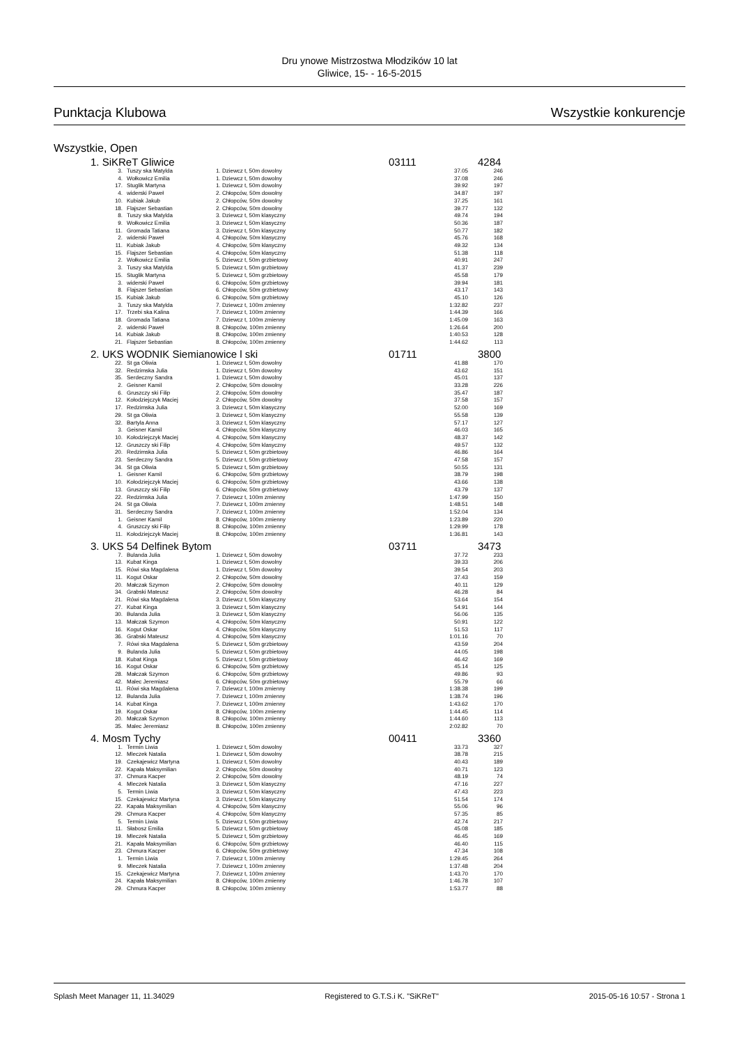Dru ynowe Mistrzostwa Młodzików 10 lat
Gliwice, 15- - 16-5-2015
Punktacja Klubowa Wszystkie konkurencje
Wszystkie, Open
1. SiKReT Gliwice 03111 4284
| 3. | Tuszy ska Matylda | 1. Dziewcz t, 50m dowolny | 37.05 | 246 |
| 4. | Wołkowicz Emilia | 1. Dziewcz t, 50m dowolny | 37.08 | 246 |
| 17. | Stuglik Martyna | 1. Dziewcz t, 50m dowolny | 39.92 | 197 |
| 4. | widerski Paweł | 2. Chłopców, 50m dowolny | 34.87 | 197 |
| 10. | Kubiak Jakub | 2. Chłopców, 50m dowolny | 37.25 | 161 |
| 18. | Flajszer Sebastian | 2. Chłopców, 50m dowolny | 39.77 | 132 |
| 8. | Tuszy ska Matylda | 3. Dziewcz t, 50m klasyczny | 49.74 | 194 |
| 9. | Wołkowicz Emilia | 3. Dziewcz t, 50m klasyczny | 50.36 | 187 |
| 11. | Gromada Tatiana | 3. Dziewcz t, 50m klasyczny | 50.77 | 182 |
| 2. | widerski Paweł | 4. Chłopców, 50m klasyczny | 45.76 | 168 |
| 11. | Kubiak Jakub | 4. Chłopców, 50m klasyczny | 49.32 | 134 |
| 15. | Flajszer Sebastian | 4. Chłopców, 50m klasyczny | 51.38 | 118 |
| 2. | Wołkowicz Emilia | 5. Dziewcz t, 50m grzbietowy | 40.91 | 247 |
| 3. | Tuszy ska Matylda | 5. Dziewcz t, 50m grzbietowy | 41.37 | 239 |
| 15. | Stuglik Martyna | 5. Dziewcz t, 50m grzbietowy | 45.58 | 179 |
| 3. | widerski Paweł | 6. Chłopców, 50m grzbietowy | 39.94 | 181 |
| 8. | Flajszer Sebastian | 6. Chłopców, 50m grzbietowy | 43.17 | 143 |
| 15. | Kubiak Jakub | 6. Chłopców, 50m grzbietowy | 45.10 | 126 |
| 3. | Tuszy ska Matylda | 7. Dziewcz t, 100m zmienny | 1:32.82 | 237 |
| 17. | Trzebi ska Kalina | 7. Dziewcz t, 100m zmienny | 1:44.39 | 166 |
| 18. | Gromada Tatiana | 7. Dziewcz t, 100m zmienny | 1:45.09 | 163 |
| 2. | widerski Paweł | 8. Chłopców, 100m zmienny | 1:26.64 | 200 |
| 14. | Kubiak Jakub | 8. Chłopców, 100m zmienny | 1:40.53 | 128 |
| 21. | Flajszer Sebastian | 8. Chłopców, 100m zmienny | 1:44.62 | 113 |
2. UKS WODNIK Siemianowice l ski 01711 3800
| 22. | St ga Oliwia | 1. Dziewcz t, 50m dowolny | 41.88 | 170 |
| 32. | Redzimska Julia | 1. Dziewcz t, 50m dowolny | 43.62 | 151 |
| 35. | Serdeczny Sandra | 1. Dziewcz t, 50m dowolny | 45.01 | 137 |
| 2. | Geisner Kamil | 2. Chłopców, 50m dowolny | 33.28 | 226 |
| 6. | Gruszczy ski Filip | 2. Chłopców, 50m dowolny | 35.47 | 187 |
| 12. | Kołodziejczyk Maciej | 2. Chłopców, 50m dowolny | 37.58 | 157 |
| 17. | Redzimska Julia | 3. Dziewcz t, 50m klasyczny | 52.00 | 169 |
| 29. | St ga Oliwia | 3. Dziewcz t, 50m klasyczny | 55.58 | 139 |
| 32. | Bartyla Anna | 3. Dziewcz t, 50m klasyczny | 57.17 | 127 |
| 3. | Geisner Kamil | 4. Chłopców, 50m klasyczny | 46.03 | 165 |
| 10. | Kołodziejczyk Maciej | 4. Chłopców, 50m klasyczny | 48.37 | 142 |
| 12. | Gruszczy ski Filip | 4. Chłopców, 50m klasyczny | 49.57 | 132 |
| 20. | Redzimska Julia | 5. Dziewcz t, 50m grzbietowy | 46.86 | 164 |
| 23. | Serdeczny Sandra | 5. Dziewcz t, 50m grzbietowy | 47.58 | 157 |
| 34. | St ga Oliwia | 5. Dziewcz t, 50m grzbietowy | 50.55 | 131 |
| 1. | Geisner Kamil | 6. Chłopców, 50m grzbietowy | 38.79 | 198 |
| 10. | Kołodziejczyk Maciej | 6. Chłopców, 50m grzbietowy | 43.66 | 138 |
| 13. | Gruszczy ski Filip | 6. Chłopców, 50m grzbietowy | 43.79 | 137 |
| 22. | Redzimska Julia | 7. Dziewcz t, 100m zmienny | 1:47.99 | 150 |
| 24. | St ga Oliwia | 7. Dziewcz t, 100m zmienny | 1:48.51 | 148 |
| 31. | Serdeczny Sandra | 7. Dziewcz t, 100m zmienny | 1:52.04 | 134 |
| 1. | Geisner Kamil | 8. Chłopców, 100m zmienny | 1:23.89 | 220 |
| 4. | Gruszczy ski Filip | 8. Chłopców, 100m zmienny | 1:29.99 | 178 |
| 11. | Kołodziejczyk Maciej | 8. Chłopców, 100m zmienny | 1:36.81 | 143 |
3. UKS 54 Delfinek Bytom 03711 3473
| 7. | Bulanda Julia | 1. Dziewcz t, 50m dowolny | 37.72 | 233 |
| 13. | Kubat Kinga | 1. Dziewcz t, 50m dowolny | 39.33 | 206 |
| 15. | Rówi ska Magdalena | 1. Dziewcz t, 50m dowolny | 39.54 | 203 |
| 11. | Kogut Oskar | 2. Chłopców, 50m dowolny | 37.43 | 159 |
| 20. | Małczak Szymon | 2. Chłopców, 50m dowolny | 40.11 | 129 |
| 34. | Grabski Mateusz | 2. Chłopców, 50m dowolny | 46.28 | 84 |
| 21. | Rówi ska Magdalena | 3. Dziewcz t, 50m klasyczny | 53.64 | 154 |
| 27. | Kubat Kinga | 3. Dziewcz t, 50m klasyczny | 54.91 | 144 |
| 30. | Bulanda Julia | 3. Dziewcz t, 50m klasyczny | 56.06 | 135 |
| 13. | Małczak Szymon | 4. Chłopców, 50m klasyczny | 50.91 | 122 |
| 16. | Kogut Oskar | 4. Chłopców, 50m klasyczny | 51.53 | 117 |
| 36. | Grabski Mateusz | 4. Chłopców, 50m klasyczny | 1:01.16 | 70 |
| 7. | Rówi ska Magdalena | 5. Dziewcz t, 50m grzbietowy | 43.59 | 204 |
| 9. | Bulanda Julia | 5. Dziewcz t, 50m grzbietowy | 44.05 | 198 |
| 18. | Kubat Kinga | 5. Dziewcz t, 50m grzbietowy | 46.42 | 169 |
| 16. | Kogut Oskar | 6. Chłopców, 50m grzbietowy | 45.14 | 125 |
| 28. | Małczak Szymon | 6. Chłopców, 50m grzbietowy | 49.86 | 93 |
| 42. | Malec Jeremiasz | 6. Chłopców, 50m grzbietowy | 55.79 | 66 |
| 11. | Rówi ska Magdalena | 7. Dziewcz t, 100m zmienny | 1:38.38 | 199 |
| 12. | Bulanda Julia | 7. Dziewcz t, 100m zmienny | 1:38.74 | 196 |
| 14. | Kubat Kinga | 7. Dziewcz t, 100m zmienny | 1:43.62 | 170 |
| 19. | Kogut Oskar | 8. Chłopców, 100m zmienny | 1:44.45 | 114 |
| 20. | Małczak Szymon | 8. Chłopców, 100m zmienny | 1:44.60 | 113 |
| 35. | Malec Jeremiasz | 8. Chłopców, 100m zmienny | 2:02.82 | 70 |
4. Mosm Tychy 00411 3360
| 1. | Termin Liwia | 1. Dziewcz t, 50m dowolny | 33.73 | 327 |
| 12. | Mleczek Natalia | 1. Dziewcz t, 50m dowolny | 38.78 | 215 |
| 19. | Czekajewicz Martyna | 1. Dziewcz t, 50m dowolny | 40.43 | 189 |
| 22. | Kapała Maksymilian | 2. Chłopców, 50m dowolny | 40.71 | 123 |
| 37. | Chmura Kacper | 2. Chłopców, 50m dowolny | 48.19 | 74 |
| 4. | Mleczek Natalia | 3. Dziewcz t, 50m klasyczny | 47.16 | 227 |
| 5. | Termin Liwia | 3. Dziewcz t, 50m klasyczny | 47.43 | 223 |
| 15. | Czekajewicz Martyna | 3. Dziewcz t, 50m klasyczny | 51.54 | 174 |
| 22. | Kapała Maksymilian | 4. Chłopców, 50m klasyczny | 55.06 | 96 |
| 29. | Chmura Kacper | 4. Chłopców, 50m klasyczny | 57.35 | 85 |
| 5. | Termin Liwia | 5. Dziewcz t, 50m grzbietowy | 42.74 | 217 |
| 11. | Słabosz Emilia | 5. Dziewcz t, 50m grzbietowy | 45.08 | 185 |
| 19. | Mleczek Natalia | 5. Dziewcz t, 50m grzbietowy | 46.45 | 169 |
| 21. | Kapała Maksymilian | 6. Chłopców, 50m grzbietowy | 46.40 | 115 |
| 23. | Chmura Kacper | 6. Chłopców, 50m grzbietowy | 47.34 | 108 |
| 1. | Termin Liwia | 7. Dziewcz t, 100m zmienny | 1:29.45 | 264 |
| 9. | Mleczek Natalia | 7. Dziewcz t, 100m zmienny | 1:37.48 | 204 |
| 15. | Czekajewicz Martyna | 7. Dziewcz t, 100m zmienny | 1:43.70 | 170 |
| 24. | Kapała Maksymilian | 8. Chłopców, 100m zmienny | 1:46.78 | 107 |
| 29. | Chmura Kacper | 8. Chłopców, 100m zmienny | 1:53.77 | 88 |
Splash Meet Manager 11, 11.34029 Registered to G.T.S.i K. "SiKReT" 2015-05-16 10:57 - Strona 1